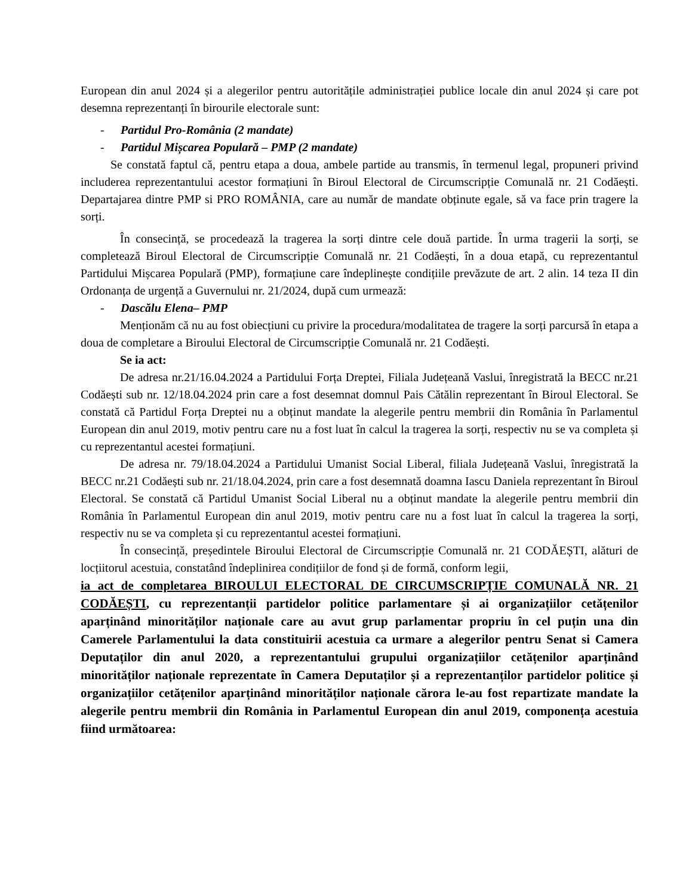European din anul 2024 și a alegerilor pentru autoritățile administrației publice locale din anul 2024 și care pot desemna reprezentanți în birourile electorale sunt:
- Partidul Pro-România (2 mandate)
- Partidul Mișcarea Populară – PMP (2 mandate)
Se constată faptul că, pentru etapa a doua, ambele partide au transmis, în termenul legal, propuneri privind includerea reprezentantului acestor formațiuni în Biroul Electoral de Circumscripție Comunală nr. 21 Codăești. Departajarea dintre PMP si PRO ROMÂNIA, care au număr de mandate obținute egale, să va face prin tragere la sorți.
În consecință, se procedează la tragerea la sorți dintre cele două partide. În urma tragerii la sorți, se completează Biroul Electoral de Circumscripție Comunală nr. 21 Codăești, în a doua etapă, cu reprezentantul Partidului Mișcarea Populară (PMP), formațiune care îndeplinește condițiile prevăzute de art. 2 alin. 14 teza II din Ordonanța de urgență a Guvernului nr. 21/2024, după cum urmează:
- Dascălu Elena– PMP
Menționăm că nu au fost obiecțiuni cu privire la procedura/modalitatea de tragere la sorți parcursă în etapa a doua de completare a Biroului Electoral de Circumscripție Comunală nr. 21 Codăești.
Se ia act:
De adresa nr.21/16.04.2024 a Partidului Forța Dreptei, Filiala Județeană Vaslui, înregistrată la BECC nr.21 Codăești sub nr. 12/18.04.2024 prin care a fost desemnat domnul Pais Cătălin reprezentant în Biroul Electoral. Se constată că Partidul Forța Dreptei nu a obținut mandate la alegerile pentru membrii din România în Parlamentul European din anul 2019, motiv pentru care nu a fost luat în calcul la tragerea la sorți, respectiv nu se va completa și cu reprezentantul acestei formațiuni.
De adresa nr. 79/18.04.2024 a Partidului Umanist Social Liberal, filiala Județeană Vaslui, înregistrată la BECC nr.21 Codăești sub nr. 21/18.04.2024, prin care a fost desemnată doamna Iascu Daniela reprezentant în Biroul Electoral. Se constată că Partidul Umanist Social Liberal nu a obținut mandate la alegerile pentru membrii din România în Parlamentul European din anul 2019, motiv pentru care nu a fost luat în calcul la tragerea la sorți, respectiv nu se va completa și cu reprezentantul acestei formațiuni.
În consecință, președintele Biroului Electoral de Circumscripție Comunală nr. 21 CODĂEȘTI, alături de locțiitorul acestuia, constatând îndeplinirea condițiilor de fond și de formă, conform legii,
ia act de completarea BIROULUI ELECTORAL DE CIRCUMSCRIPȚIE COMUNALĂ NR. 21 CODĂEȘTI, cu reprezentanții partidelor politice parlamentare și ai organizațiilor cetățenilor aparținând minorităților naționale care au avut grup parlamentar propriu în cel puțin una din Camerele Parlamentului la data constituirii acestuia ca urmare a alegerilor pentru Senat si Camera Deputaților din anul 2020, a reprezentantului grupului organizațiilor cetățenilor aparținând minorităților naționale reprezentate în Camera Deputaților și a reprezentanților partidelor politice și organizațiilor cetățenilor aparținând minorităților naționale cărora le-au fost repartizate mandate la alegerile pentru membrii din România in Parlamentul European din anul 2019, componența acestuia fiind următoarea: